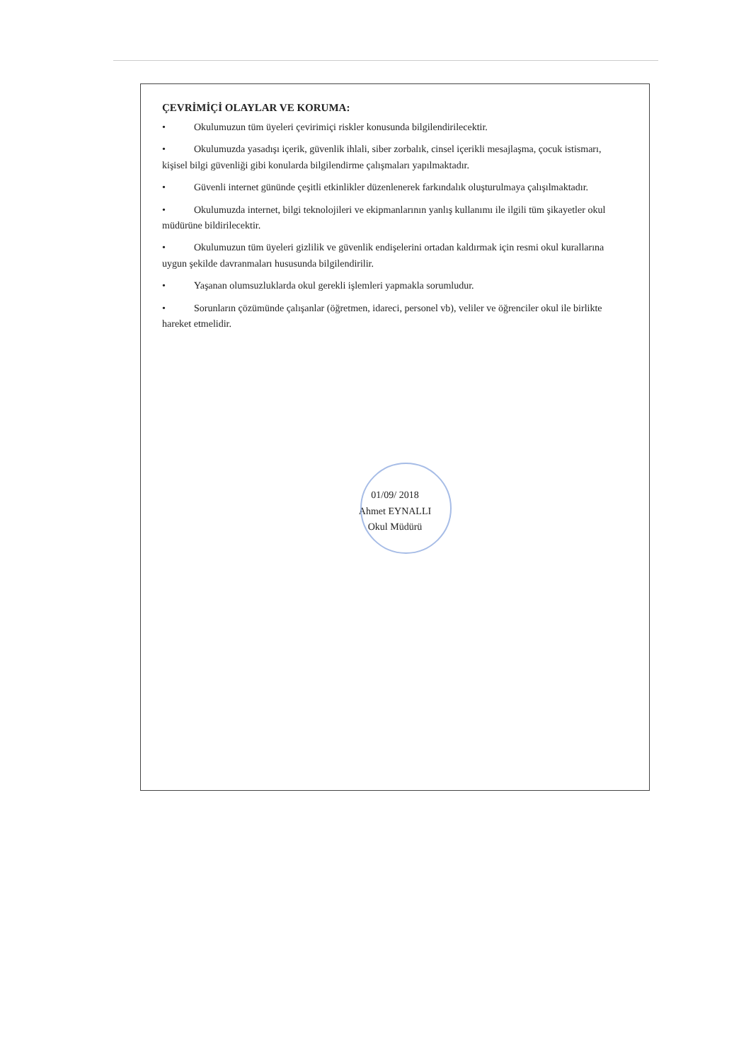ÇEVRİMİÇİ OLAYLAR VE KORUMA:
• Okulumuzun tüm üyeleri çevirimiçi riskler konusunda bilgilendirilecektir.
• Okulumuzda yasadışı içerik, güvenlik ihlali, siber zorbalık, cinsel içerikli mesajlaşma, çocuk istismarı, kişisel bilgi güvenliği gibi konularda bilgilendirme çalışmaları yapılmaktadır.
• Güvenli internet gününde çeşitli etkinlikler düzenlenerek farkındalık oluşturulmaya çalışılmaktadır.
• Okulumuzda internet, bilgi teknolojileri ve ekipmanlarının yanlış kullanımı ile ilgili tüm şikayetler okul müdürüne bildirilecektir.
• Okulumuzun tüm üyeleri gizlilik ve güvenlik endişelerini ortadan kaldırmak için resmi okul kurallarına uygun şekilde davranmaları hususunda bilgilendirilir.
• Yaşanan olumsuzluklarda okul gerekli işlemleri yapmakla sorumludur.
• Sorunların çözümünde çalışanlar (öğretmen, idareci, personel vb), veliler ve öğrenciler okul ile birlikte hareket etmelidir.
01/09/ 2018
Ahmet EYNALLI
Okul Müdürü